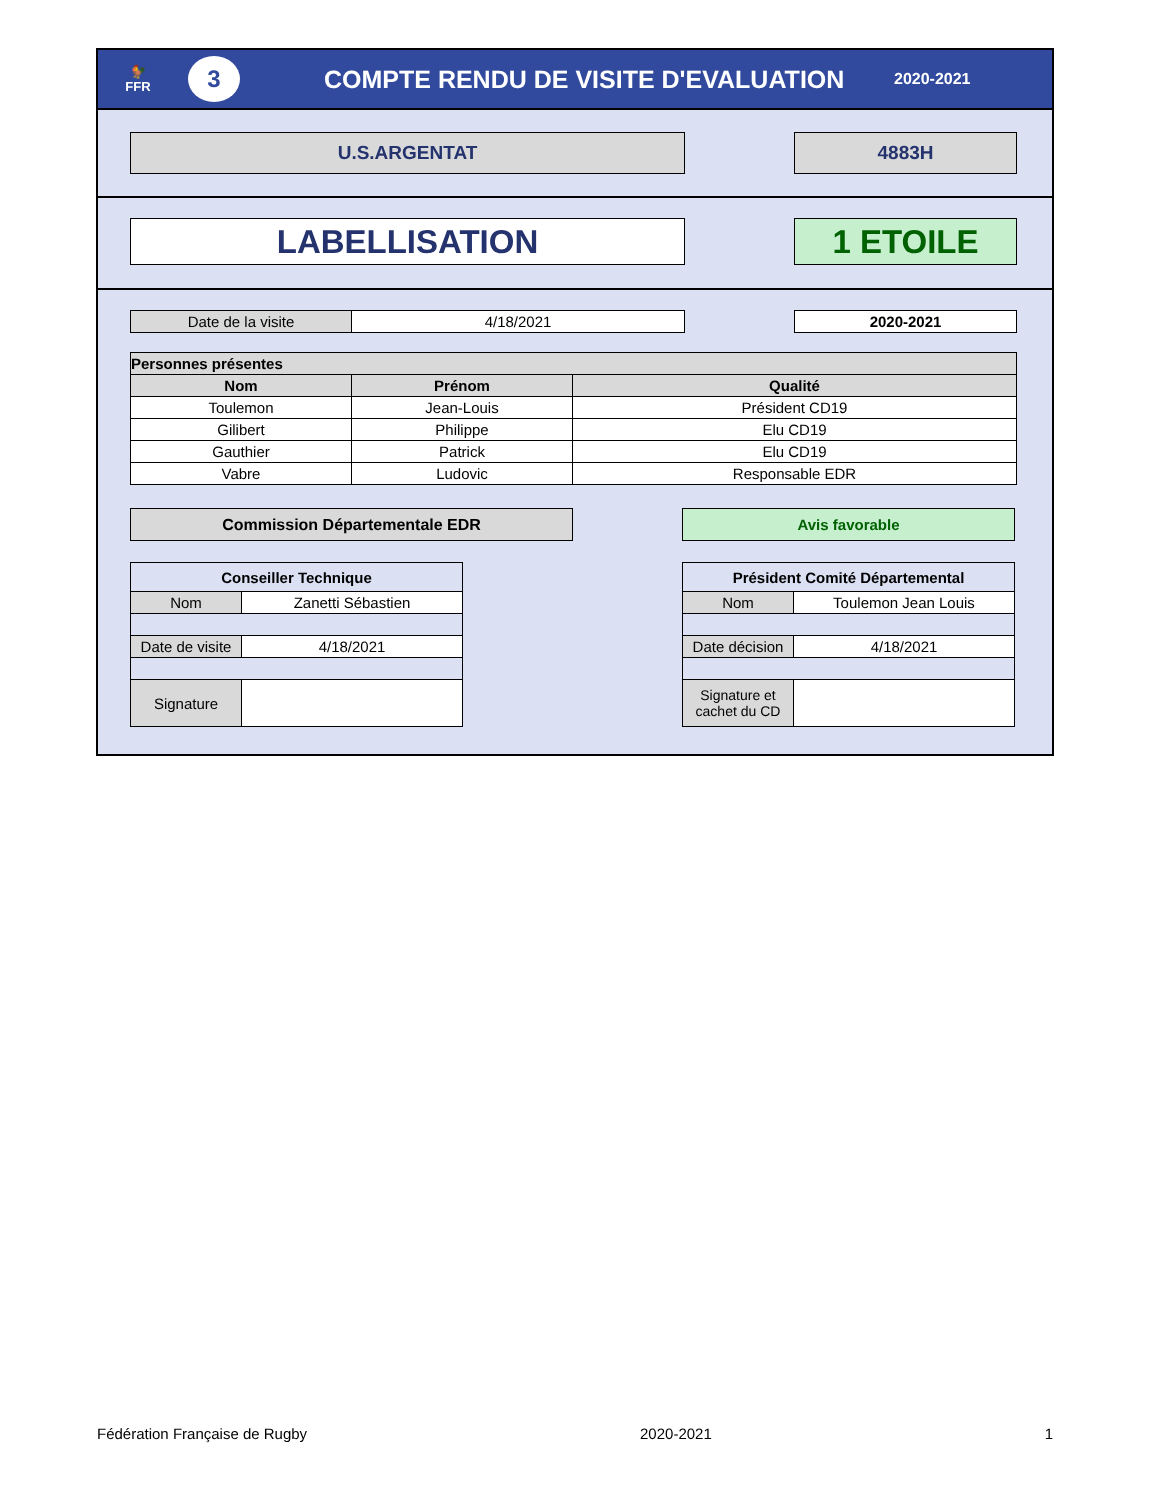🐓
FFR
3
COMPTE RENDU DE VISITE D'EVALUATION
2020-2021
U.S.ARGENTAT 4883H
LABELLISATION 1 ETOILE
| Date de la visite | 4/18/2021 |
| 2020-2021 |
| Personnes présentes | | |
| --- | --- | --- |
| Nom | Prénom | Qualité |
| Toulemon | Jean-Louis | Président CD19 |
| Gilibert | Philippe | Elu CD19 |
| Gauthier | Patrick | Elu CD19 |
| Vabre | Ludovic | Responsable EDR |
Commission Départementale EDR Avis favorable
| Conseiller Technique | |
| --- | --- |
| Nom | Zanetti Sébastien |
| Date de visite | 4/18/2021 |
| Signature | |
| Président Comité Départemental | |
| --- | --- |
| Nom | Toulemon Jean Louis |
| Date décision | 4/18/2021 |
| Signature et cachet du CD | |
Fédération Française de Rugby 2020-2021 1